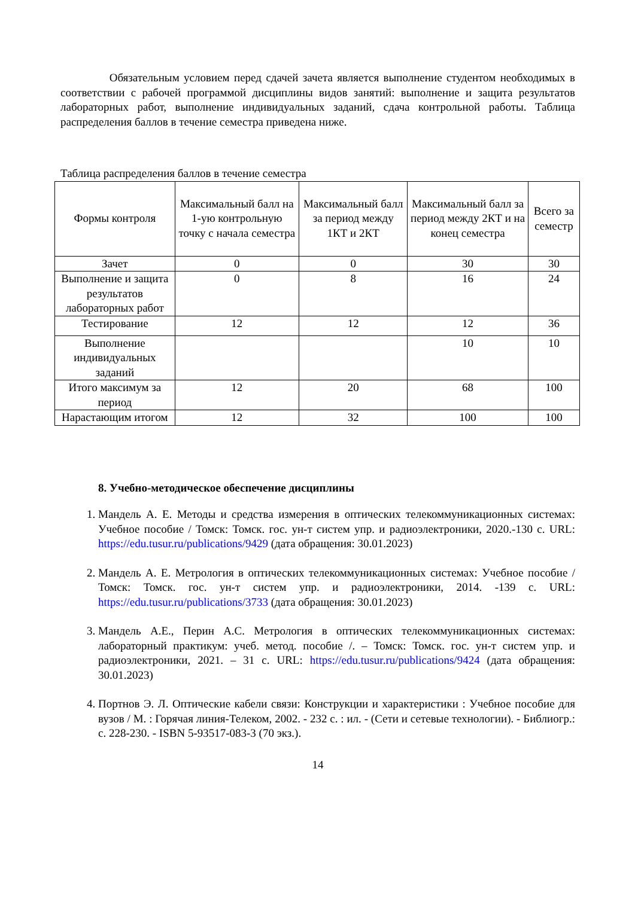Обязательным условием перед сдачей зачета является выполнение студентом необходимых в соответствии с рабочей программой дисциплины видов занятий: выполнение и защита результатов лабораторных работ, выполнение индивидуальных заданий, сдача контрольной работы. Таблица распределения баллов в течение семестра приведена ниже.
Таблица распределения баллов в течение семестра
| Формы контроля | Максимальный балл на 1-ую контрольную точку с начала семестра | Максимальный балл за период между 1КТ и 2КТ | Максимальный балл за период между 2КТ и на конец семестра | Всего за семестр |
| --- | --- | --- | --- | --- |
| Зачет | 0 | 0 | 30 | 30 |
| Выполнение и защита результатов лабораторных работ | 0 | 8 | 16 | 24 |
| Тестирование | 12 | 12 | 12 | 36 |
| Выполнение индивидуальных заданий | | | 10 | 10 |
| Итого максимум за период | 12 | 20 | 68 | 100 |
| Нарастающим итогом | 12 | 32 | 100 | 100 |
8. Учебно-методическое обеспечение дисциплины
1. Мандель А. Е. Методы и средства измерения в оптических телекоммуникационных системах: Учебное пособие / Томск: Томск. гос. ун-т систем упр. и радиоэлектроники, 2020.-130 с. URL: https://edu.tusur.ru/publications/9429 (дата обращения: 30.01.2023)
2. Мандель А. Е. Метрология в оптических телекоммуникационных системах: Учебное пособие / Томск: Томск. гос. ун-т систем упр. и радиоэлектроники, 2014. -139 с. URL: https://edu.tusur.ru/publications/3733 (дата обращения: 30.01.2023)
3. Мандель А.Е., Перин А.С. Метрология в оптических телекоммуникационных системах: лабораторный практикум: учеб. метод. пособие /. – Томск: Томск. гос. ун-т систем упр. и радиоэлектроники, 2021. – 31 с. URL: https://edu.tusur.ru/publications/9424 (дата обращения: 30.01.2023)
4. Портнов Э. Л. Оптические кабели связи: Конструкции и характеристики : Учебное пособие для вузов / М. : Горячая линия-Телеком, 2002. - 232 с. : ил. - (Сети и сетевые технологии). - Библиогр.: с. 228-230. - ISBN 5-93517-083-3 (70 экз.).
14